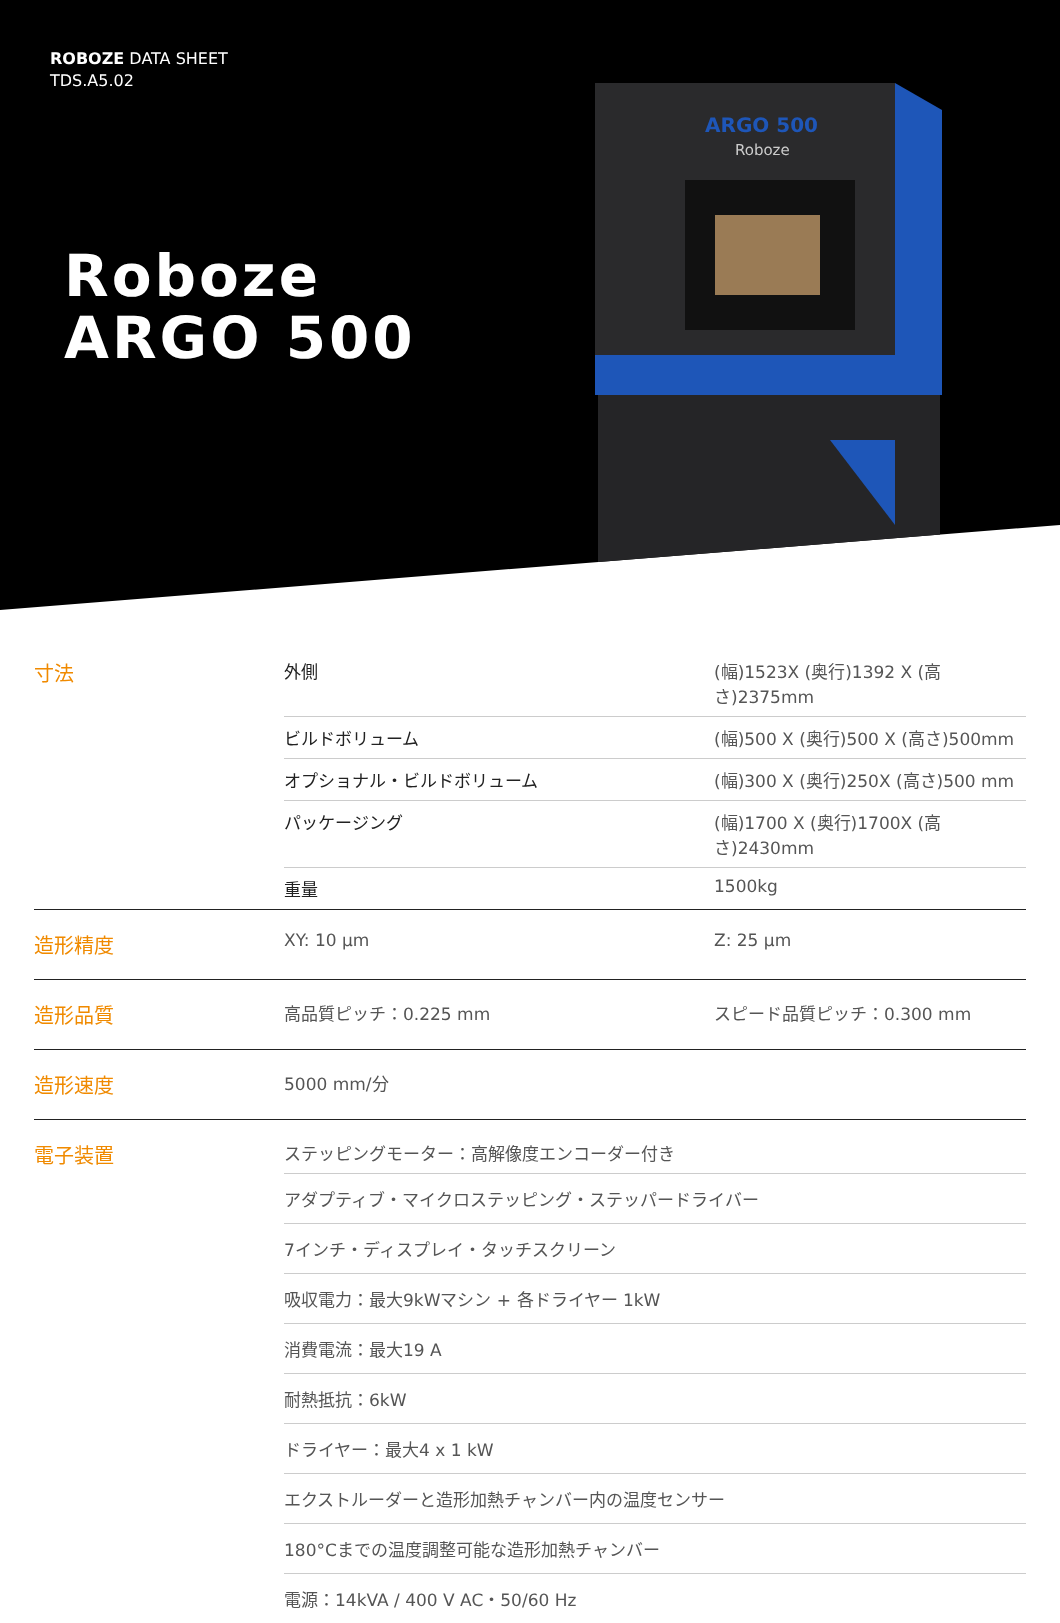ROBOZE DATA SHEET
TDS.A5.02
Roboze
ARGO 500
ARGO 500
Roboze
| 寸法 | 外側 | (幅)1523X (奥行)1392 X (高さ)2375mm |
| | ビルドボリューム | (幅)500 X (奥行)500 X (高さ)500mm |
| | オプショナル・ビルドボリューム | (幅)300 X (奥行)250X (高さ)500 mm |
| | パッケージング | (幅)1700 X (奥行)1700X (高さ)2430mm |
| | 重量 | 1500kg |
| 造形精度 | XY: 10 μm | Z: 25 μm |
| 造形品質 | 高品質ピッチ：0.225 mm | スピード品質ピッチ：0.300 mm |
| 造形速度 | 5000 mm/分 | |
| 電子装置 | ステッピングモーター：高解像度エンコーダー付き | |
| | アダプティブ・マイクロステッピング・ステッパードライバー | |
| | 7インチ・ディスプレイ・タッチスクリーン | |
| | 吸収電力：最大9kWマシン + 各ドライヤー 1kW | |
| | 消費電流：最大19 A | |
| | 耐熱抵抗：6kW | |
| | ドライヤー：最大4 x 1 kW | |
| | エクストルーダーと造形加熱チャンバー内の温度センサー | |
| | 180°Cまでの温度調整可能な造形加熱チャンバー | |
| | 電源：14kVA / 400 V AC・50/60 Hz | |